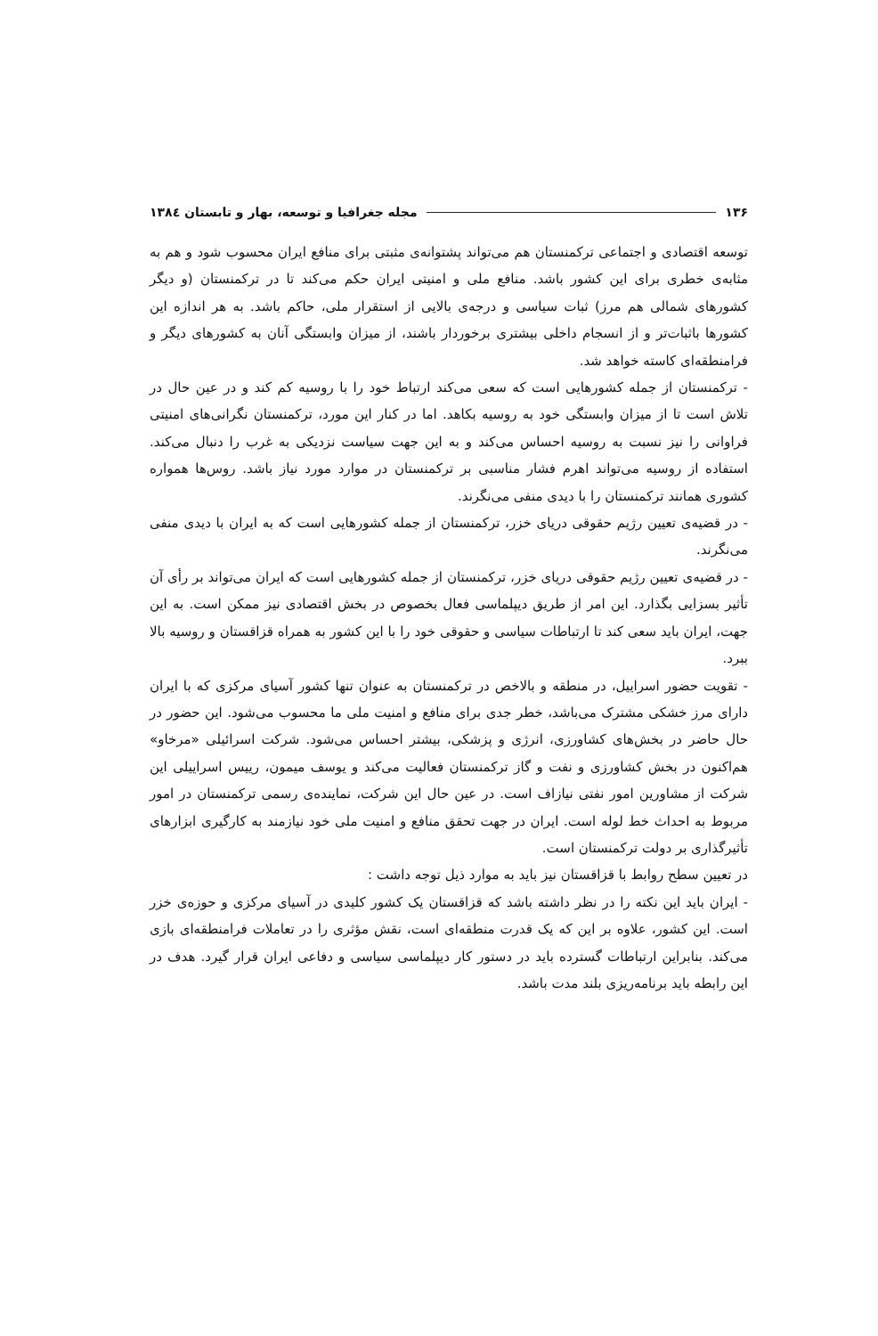۱۳۶ مجله جغرافیا و توسعه، بهار و تابستان ۱۳۸٤
توسعه اقتصادی و اجتماعی ترکمنستان هم می‌تواند پشتوانه‌ی مثبتی برای منافع ایران محسوب شود و هم به مثابه‌ی خطری برای این کشور باشد. منافع ملی و امنیتی ایران حکم می‌کند تا در ترکمنستان (و دیگر کشورهای شمالی هم مرز) ثبات سیاسی و درجه‌ی بالایی از استقرار ملی، حاکم باشد. به هر اندازه این کشورها باثبات‌تر و از انسجام داخلی بیشتری برخوردار باشند، از میزان وابستگی آنان به کشورهای دیگر و فرامنطقه‌ای کاسته خواهد شد.
- ترکمنستان از جمله کشورهایی است که سعی می‌کند ارتباط خود را با روسیه کم کند و در عین حال در تلاش است تا از میزان وابستگی خود به روسیه بکاهد. اما در کنار این مورد، ترکمنستان نگرانی‌های امنیتی فراوانی را نیز نسبت به روسیه احساس می‌کند و به این جهت سیاست نزدیکی به غرب را دنبال می‌کند. استفاده از روسیه می‌تواند اهرم فشار مناسبی بر ترکمنستان در موارد مورد نیاز باشد. روس‌ها همواره کشوری همانند ترکمنستان را با دیدی منفی می‌نگرند.
- در قضیه‌ی تعیین رژیم حقوقی دریای خزر، ترکمنستان از جمله کشورهایی است که به ایران با دیدی منفی می‌نگرند.
- در قضیه‌ی تعیین رژیم حقوقی دریای خزر، ترکمنستان از جمله کشورهایی است که ایران می‌تواند بر رأی آن تأثیر بسزایی بگذارد. این امر از طریق دیپلماسی فعال بخصوص در بخش اقتصادی نیز ممکن است. به این جهت، ایران باید سعی کند تا ارتباطات سیاسی و حقوقی خود را با این کشور به همراه قزاقستان و روسیه بالا ببرد.
- تقویت حضور اسراییل، در منطقه و بالاخص در ترکمنستان به عنوان تنها کشور آسیای مرکزی که با ایران دارای مرز خشکی مشترک می‌باشد، خطر جدی برای منافع و امنیت ملی ما محسوب می‌شود. این حضور در حال حاضر در بخش‌های کشاورزی، انرژی و پزشکی، بیشتر احساس می‌شود. شرکت اسرائیلی «مرخاو» هم‌اکنون در بخش کشاورزی و نفت و گاز ترکمنستان فعالیت می‌کند و یوسف میمون، رییس اسراییلی این شرکت از مشاورین امور نفتی نیازاف است. در عین حال این شرکت، نماینده‌ی رسمی ترکمنستان در امور مربوط به احداث خط لوله است. ایران در جهت تحقق منافع و امنیت ملی خود نیازمند به کارگیری ابزارهای تأثیرگذاری بر دولت ترکمنستان است.
در تعیین سطح روابط با قزاقستان نیز باید به موارد ذیل توجه داشت :
- ایران باید این نکته را در نظر داشته باشد که قزاقستان یک کشور کلیدی در آسیای مرکزی و حوزه‌ی خزر است. این کشور، علاوه بر این که یک قدرت منطقه‌ای است، نقش مؤثری را در تعاملات فرامنطقه‌ای بازی می‌کند. بنابراین ارتباطات گسترده باید در دستور کار دیپلماسی سیاسی و دفاعی ایران قرار گیرد. هدف در این رابطه باید برنامه‌ریزی بلند مدت باشد.